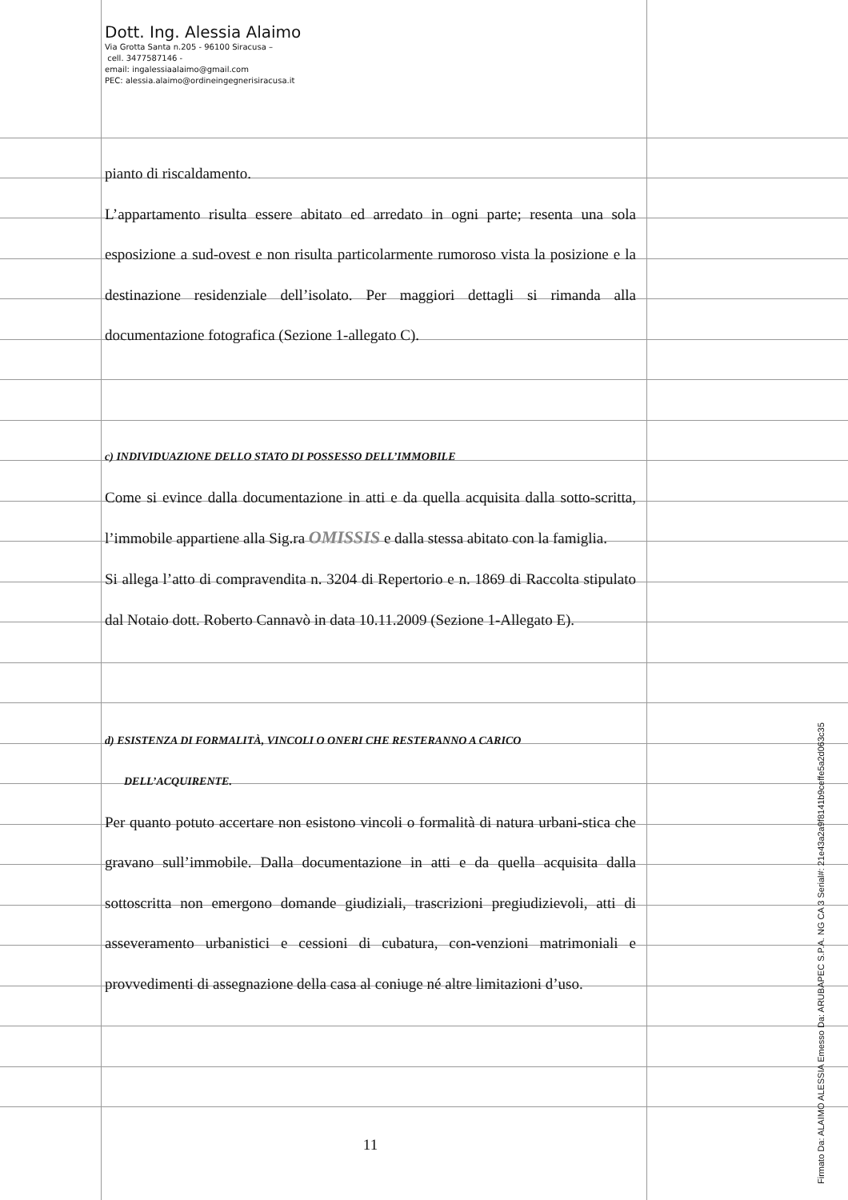Dott. Ing. Alessia Alaimo
Via Grotta Santa n.205 - 96100 Siracusa –
cell. 3477587146 -
email: ingalessiaalaimo@gmail.com
PEC: alessia.alaimo@ordineingegnerisiracusa.it
pianto di riscaldamento.
L’appartamento risulta essere abitato ed arredato in ogni parte; resenta una sola esposizione a sud-ovest e non risulta particolarmente rumoroso vista la posizione e la destinazione residenziale dell’isolato. Per maggiori dettagli si rimanda alla documentazione fotografica (Sezione 1-allegato C).
c) INDIVIDUAZIONE DELLO STATO DI POSSESSO DELL’IMMOBILE
Come si evince dalla documentazione in atti e da quella acquisita dalla sotto-scritta, l’immobile appartiene alla Sig.ra OMISSIS e dalla stessa abitato con la famiglia.
Si allega l’atto di compravendita n. 3204 di Repertorio e n. 1869 di Raccolta stipulato dal Notaio dott. Roberto Cannavò in data 10.11.2009 (Sezione 1-Allegato E).
d) ESISTENZA DI FORMALITÀ, VINCOLI O ONERI CHE RESTERANNO A CARICO
DELL’ACQUIRENTE.
Per quanto potuto accertare non esistono vincoli o formalità di natura urbani-stica che gravano sull’immobile. Dalla documentazione in atti e da quella acquisita dalla sottoscritta non emergono domande giudiziali, trascrizioni pregiudizievoli, atti di asseveramento urbanistici e cessioni di cubatura, con-venzioni matrimoniali e provvedimenti di assegnazione della casa al coniuge né altre limitazioni d’uso.
11
Firmato Da: ALAIMO ALESSIA Emesso Da: ARUBAPEC S.P.A. NG CA 3 Serial#: 21e43a2a9f8141b9ceffe5a2d063c35